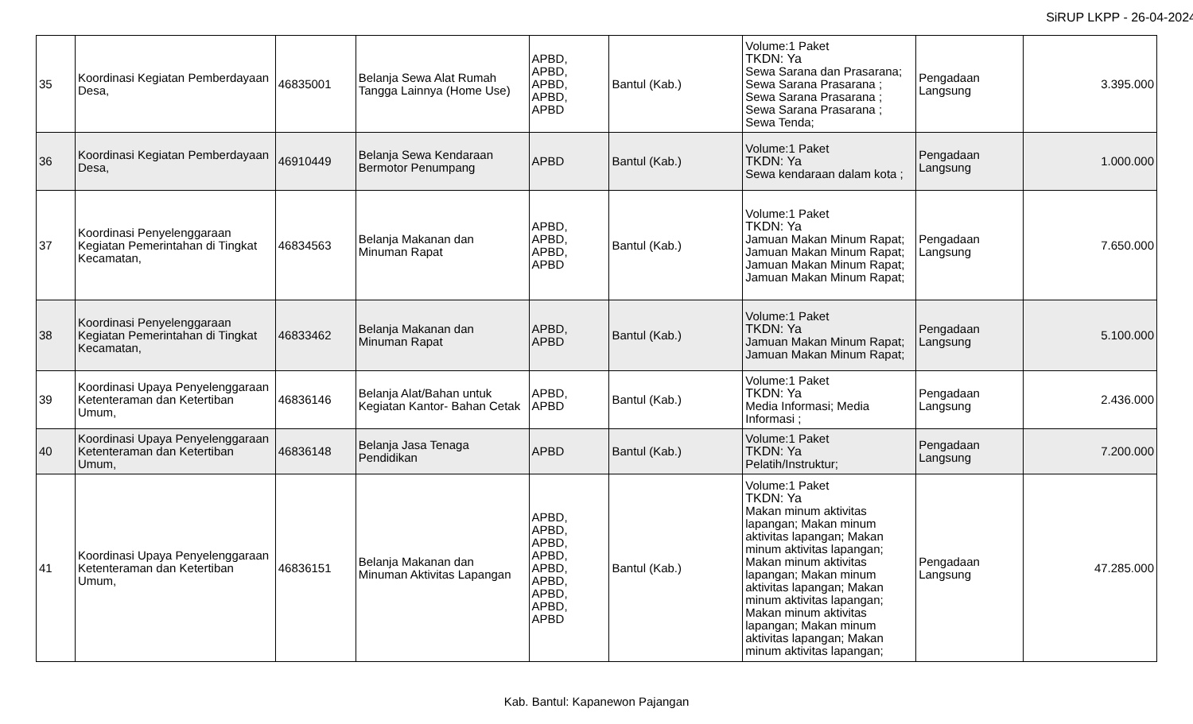SiRUP LKPP - 26-04-2024
| 35 | Koordinasi Kegiatan Pemberdayaan Desa, | 46835001 | Belanja Sewa Alat Rumah Tangga Lainnya (Home Use) | APBD, APBD, APBD, APBD, APBD | Bantul (Kab.) | Volume:1 Paket TKDN: Ya Sewa Sarana dan Prasarana; Sewa Sarana Prasarana ; Sewa Sarana Prasarana ; Sewa Sarana Prasarana ; Sewa Tenda; | Pengadaan Langsung | 3.395.000 |
| 36 | Koordinasi Kegiatan Pemberdayaan Desa, | 46910449 | Belanja Sewa Kendaraan Bermotor Penumpang | APBD | Bantul (Kab.) | Volume:1 Paket TKDN: Ya Sewa kendaraan dalam kota ; | Pengadaan Langsung | 1.000.000 |
| 37 | Koordinasi Penyelenggaraan Kegiatan Pemerintahan di Tingkat Kecamatan, | 46834563 | Belanja Makanan dan Minuman Rapat | APBD, APBD, APBD, APBD | Bantul (Kab.) | Volume:1 Paket TKDN: Ya Jamuan Makan Minum Rapat; Jamuan Makan Minum Rapat; Jamuan Makan Minum Rapat; Jamuan Makan Minum Rapat; | Pengadaan Langsung | 7.650.000 |
| 38 | Koordinasi Penyelenggaraan Kegiatan Pemerintahan di Tingkat Kecamatan, | 46833462 | Belanja Makanan dan Minuman Rapat | APBD, APBD | Bantul (Kab.) | Volume:1 Paket TKDN: Ya Jamuan Makan Minum Rapat; Jamuan Makan Minum Rapat; | Pengadaan Langsung | 5.100.000 |
| 39 | Koordinasi Upaya Penyelenggaraan Ketenteraman dan Ketertiban Umum, | 46836146 | Belanja Alat/Bahan untuk Kegiatan Kantor- Bahan Cetak | APBD, APBD | Bantul (Kab.) | Volume:1 Paket TKDN: Ya Media Informasi; Media Informasi ; | Pengadaan Langsung | 2.436.000 |
| 40 | Koordinasi Upaya Penyelenggaraan Ketenteraman dan Ketertiban Umum, | 46836148 | Belanja Jasa Tenaga Pendidikan | APBD | Bantul (Kab.) | Volume:1 Paket TKDN: Ya Pelatih/Instruktur; | Pengadaan Langsung | 7.200.000 |
| 41 | Koordinasi Upaya Penyelenggaraan Ketenteraman dan Ketertiban Umum, | 46836151 | Belanja Makanan dan Minuman Aktivitas Lapangan | APBD, APBD, APBD, APBD, APBD, APBD, APBD, APBD, APBD | Bantul (Kab.) | Volume:1 Paket TKDN: Ya Makan minum aktivitas lapangan; Makan minum aktivitas lapangan; Makan minum aktivitas lapangan; Makan minum aktivitas lapangan; Makan minum aktivitas lapangan; Makan minum aktivitas lapangan; Makan minum aktivitas lapangan; Makan minum aktivitas lapangan; Makan minum aktivitas lapangan; | Pengadaan Langsung | 47.285.000 |
Kab. Bantul: Kapanewon Pajangan